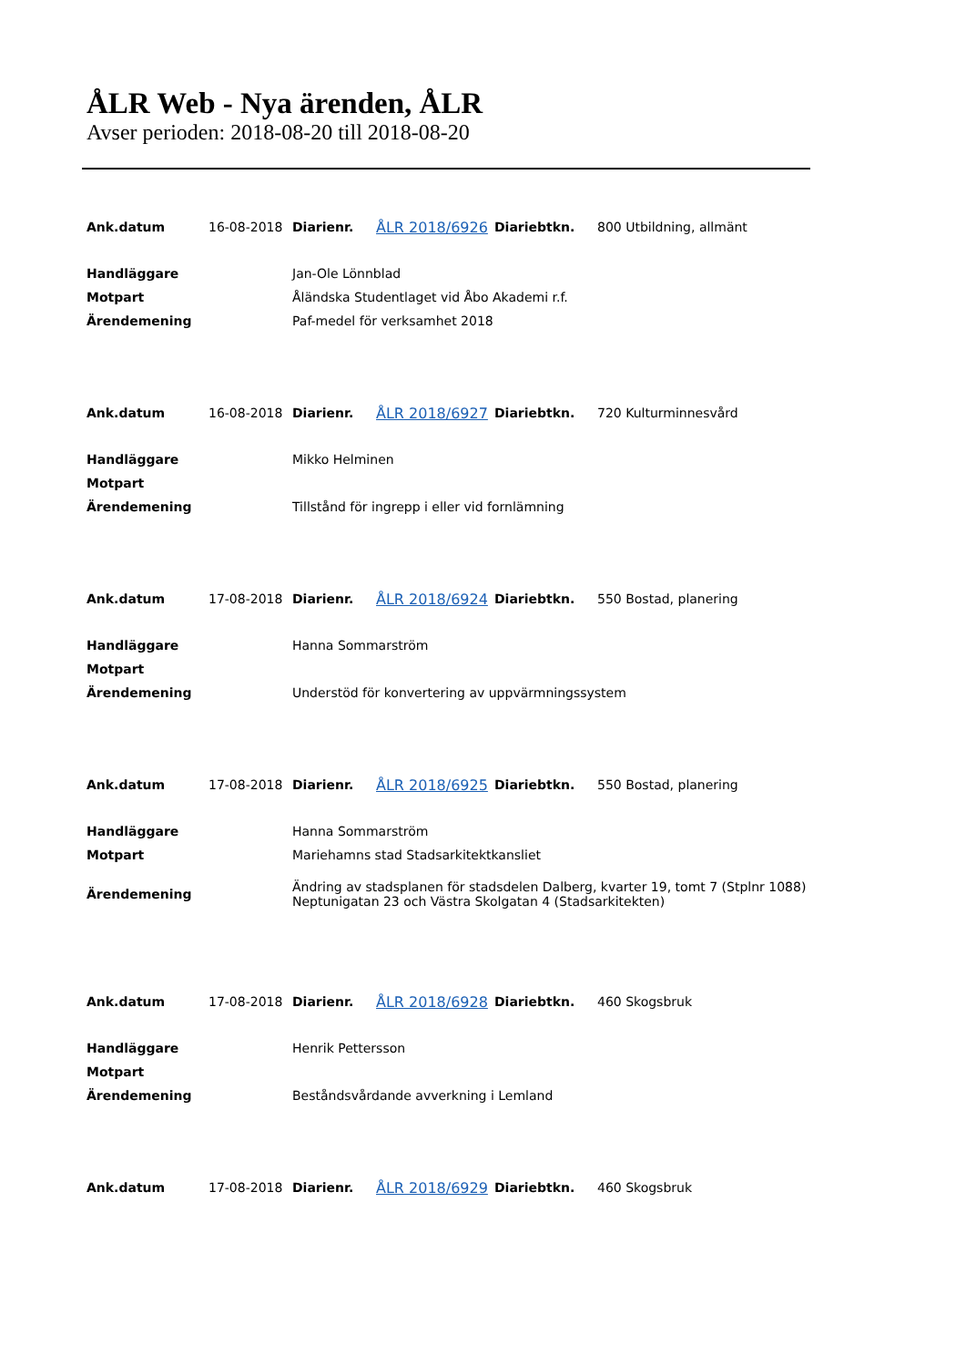ÅLR Web - Nya ärenden, ÅLR
Avser perioden: 2018-08-20 till 2018-08-20
| Ank.datum | 16-08-2018 | Diarienr. | ÅLR 2018/6926 | Diariebtkn. | 800 Utbildning, allmänt |
| Handläggare | | Jan-Ole Lönnblad | | | |
| Motpart | | Åländska Studentlaget vid Åbo Akademi r.f. | | | |
| Ärendemening | | Paf-medel för verksamhet 2018 | | | |
| Ank.datum | 16-08-2018 | Diarienr. | ÅLR 2018/6927 | Diariebtkn. | 720 Kulturminnesvård |
| Handläggare | | Mikko Helminen | | | |
| Motpart | | | | | |
| Ärendemening | | Tillstånd för ingrepp i eller vid fornlämning | | | |
| Ank.datum | 17-08-2018 | Diarienr. | ÅLR 2018/6924 | Diariebtkn. | 550 Bostad, planering |
| Handläggare | | Hanna Sommarström | | | |
| Motpart | | | | | |
| Ärendemening | | Understöd för konvertering av uppvärmningssystem | | | |
| Ank.datum | 17-08-2018 | Diarienr. | ÅLR 2018/6925 | Diariebtkn. | 550 Bostad, planering |
| Handläggare | | Hanna Sommarström | | | |
| Motpart | | Mariehamns stad Stadsarkitektkansliet | | | |
| Ärendemening | | Ändring av stadsplanen för stadsdelen Dalberg, kvarter 19, tomt 7 (Stplnr 1088) Neptunigatan 23 och Västra Skolgatan 4 (Stadsarkitekten) | | | |
| Ank.datum | 17-08-2018 | Diarienr. | ÅLR 2018/6928 | Diariebtkn. | 460 Skogsbruk |
| Handläggare | | Henrik Pettersson | | | |
| Motpart | | | | | |
| Ärendemening | | Beståndsvårdande avverkning i Lemland | | | |
| Ank.datum | 17-08-2018 | Diarienr. | ÅLR 2018/6929 | Diariebtkn. | 460 Skogsbruk |